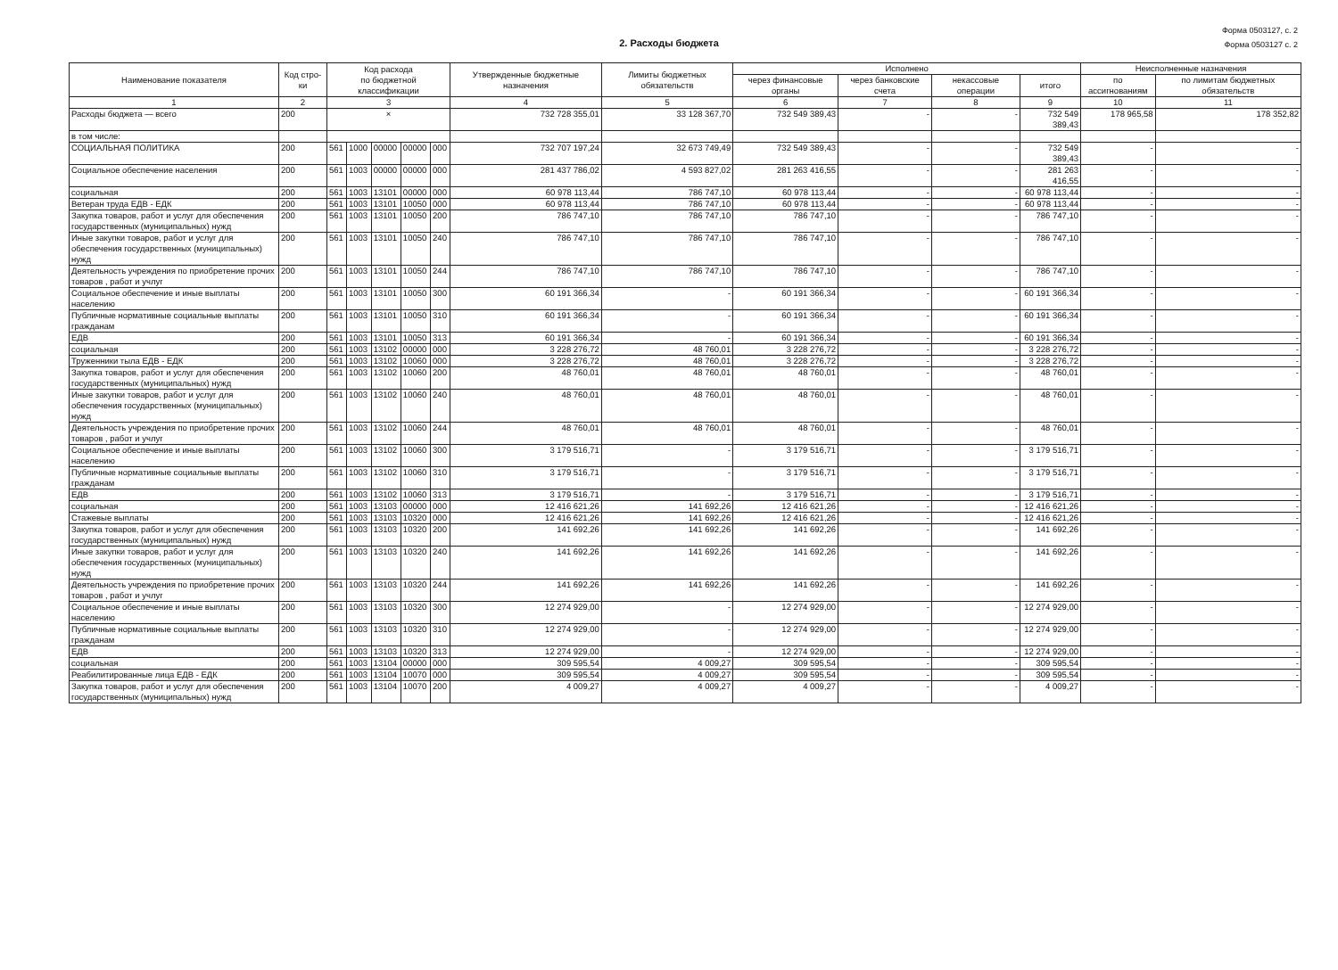Форма 0503127, с. 2
Форма 0503127 с. 2
2. Расходы бюджета
| Наименование показателя | Код стро-ки | Код расхода по бюджетной классификации | | | | | Утвержденные бюджетные назначения | Лимиты бюджетных обязательств | Исполнено | | | | Неисполненные назначения | |
| --- | --- | --- | --- | --- | --- | --- | --- | --- | --- | --- | --- | --- | --- | --- |
| | | | | | | | | | через финансовые органы | через банковские счета | некассовые операции | итого | по ассигнованиям | по лимитам бюджетных обязательств |
| 1 | 2 | 3 | | | | | 4 | 5 | 6 | 7 | 8 | 9 | 10 | 11 |
| Расходы бюджета — всего | 200 | × | | | | | 732 728 355,01 | 33 128 367,70 | 732 549 389,43 | - | - | 732 549 389,43 | 178 965,58 | 178 352,82 |
| в том числе: | | | | | | | | | | | | | | |
| СОЦИАЛЬНАЯ ПОЛИТИКА | 200 | 561 | 1000 | 00000 | 00000 | 000 | 732 707 197,24 | 32 673 749,49 | 732 549 389,43 | - | - | 732 549 389,43 | - | - |
| Социальное обеспечение населения | 200 | 561 | 1003 | 00000 | 00000 | 000 | 281 437 786,02 | 4 593 827,02 | 281 263 416,55 | - | - | 281 263 416,55 | - | - |
| социальная | 200 | 561 | 1003 | 13101 | 00000 | 000 | 60 978 113,44 | 786 747,10 | 60 978 113,44 | - | - | 60 978 113,44 | - | - |
| Ветеран труда ЕДВ - ЕДК | 200 | 561 | 1003 | 13101 | 10050 | 000 | 60 978 113,44 | 786 747,10 | 60 978 113,44 | - | - | 60 978 113,44 | - | - |
| Закупка товаров, работ и услуг для обеспечения государственных (муниципальных) нужд | 200 | 561 | 1003 | 13101 | 10050 | 200 | 786 747,10 | 786 747,10 | 786 747,10 | - | - | 786 747,10 | - | - |
| Иные закупки товаров, работ и услуг для обеспечения государственных (муниципальных) нужд | 200 | 561 | 1003 | 13101 | 10050 | 240 | 786 747,10 | 786 747,10 | 786 747,10 | - | - | 786 747,10 | - | - |
| Деятельность учреждения по приобретение прочих товаров , работ и учлуг | 200 | 561 | 1003 | 13101 | 10050 | 244 | 786 747,10 | 786 747,10 | 786 747,10 | - | - | 786 747,10 | - | - |
| Социальное обеспечение и иные выплаты населению | 200 | 561 | 1003 | 13101 | 10050 | 300 | 60 191 366,34 | - | 60 191 366,34 | - | - | 60 191 366,34 | - | - |
| Публичные нормативные социальные выплаты гражданам | 200 | 561 | 1003 | 13101 | 10050 | 310 | 60 191 366,34 | - | 60 191 366,34 | - | - | 60 191 366,34 | - | - |
| ЕДВ | 200 | 561 | 1003 | 13101 | 10050 | 313 | 60 191 366,34 | - | 60 191 366,34 | - | - | 60 191 366,34 | - | - |
| социальная | 200 | 561 | 1003 | 13102 | 00000 | 000 | 3 228 276,72 | 48 760,01 | 3 228 276,72 | - | - | 3 228 276,72 | - | - |
| Труженники тыла ЕДВ - ЕДК | 200 | 561 | 1003 | 13102 | 10060 | 000 | 3 228 276,72 | 48 760,01 | 3 228 276,72 | - | - | 3 228 276,72 | - | - |
| Закупка товаров, работ и услуг для обеспечения государственных (муниципальных) нужд | 200 | 561 | 1003 | 13102 | 10060 | 200 | 48 760,01 | 48 760,01 | 48 760,01 | - | - | 48 760,01 | - | - |
| Иные закупки товаров, работ и услуг для обеспечения государственных (муниципальных) нужд | 200 | 561 | 1003 | 13102 | 10060 | 240 | 48 760,01 | 48 760,01 | 48 760,01 | - | - | 48 760,01 | - | - |
| Деятельность учреждения по приобретение прочих товаров , работ и учлуг | 200 | 561 | 1003 | 13102 | 10060 | 244 | 48 760,01 | 48 760,01 | 48 760,01 | - | - | 48 760,01 | - | - |
| Социальное обеспечение и иные выплаты населению | 200 | 561 | 1003 | 13102 | 10060 | 300 | 3 179 516,71 | - | 3 179 516,71 | - | - | 3 179 516,71 | - | - |
| Публичные нормативные социальные выплаты гражданам | 200 | 561 | 1003 | 13102 | 10060 | 310 | 3 179 516,71 | - | 3 179 516,71 | - | - | 3 179 516,71 | - | - |
| ЕДВ | 200 | 561 | 1003 | 13102 | 10060 | 313 | 3 179 516,71 | - | 3 179 516,71 | - | - | 3 179 516,71 | - | - |
| социальная | 200 | 561 | 1003 | 13103 | 00000 | 000 | 12 416 621,26 | 141 692,26 | 12 416 621,26 | - | - | 12 416 621,26 | - | - |
| Стажевые выплаты | 200 | 561 | 1003 | 13103 | 10320 | 000 | 12 416 621,26 | 141 692,26 | 12 416 621,26 | - | - | 12 416 621,26 | - | - |
| Закупка товаров, работ и услуг для обеспечения государственных (муниципальных) нужд | 200 | 561 | 1003 | 13103 | 10320 | 200 | 141 692,26 | 141 692,26 | 141 692,26 | - | - | 141 692,26 | - | - |
| Иные закупки товаров, работ и услуг для обеспечения государственных (муниципальных) нужд | 200 | 561 | 1003 | 13103 | 10320 | 240 | 141 692,26 | 141 692,26 | 141 692,26 | - | - | 141 692,26 | - | - |
| Деятельность учреждения по приобретение прочих товаров , работ и учлуг | 200 | 561 | 1003 | 13103 | 10320 | 244 | 141 692,26 | 141 692,26 | 141 692,26 | - | - | 141 692,26 | - | - |
| Социальное обеспечение и иные выплаты населению | 200 | 561 | 1003 | 13103 | 10320 | 300 | 12 274 929,00 | - | 12 274 929,00 | - | - | 12 274 929,00 | - | - |
| Публичные нормативные социальные выплаты гражданам | 200 | 561 | 1003 | 13103 | 10320 | 310 | 12 274 929,00 | - | 12 274 929,00 | - | - | 12 274 929,00 | - | - |
| ЕДВ | 200 | 561 | 1003 | 13103 | 10320 | 313 | 12 274 929,00 | - | 12 274 929,00 | - | - | 12 274 929,00 | - | - |
| социальная | 200 | 561 | 1003 | 13104 | 00000 | 000 | 309 595,54 | 4 009,27 | 309 595,54 | - | - | 309 595,54 | - | - |
| Реабилитированные лица ЕДВ - ЕДК | 200 | 561 | 1003 | 13104 | 10070 | 000 | 309 595,54 | 4 009,27 | 309 595,54 | - | - | 309 595,54 | - | - |
| Закупка товаров, работ и услуг для обеспечения государственных (муниципальных) нужд | 200 | 561 | 1003 | 13104 | 10070 | 200 | 4 009,27 | 4 009,27 | 4 009,27 | - | - | 4 009,27 | - | - |